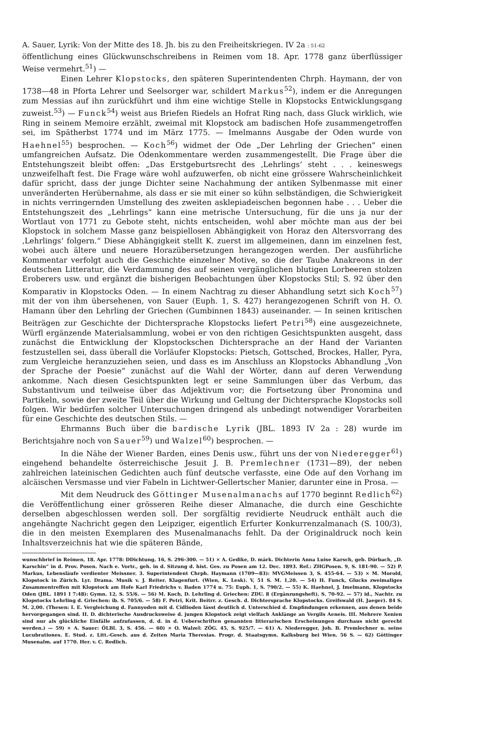A. Sauer, Lyrik: Von der Mitte des 18. Jh. bis zu den Freiheitskriegen. IV 2a : 51-62
öffentlichung eines Glückwunschschreibens in Reimen vom 18. Apr. 1778 ganz überflüssiger Weise vermehrt.<sup>51</sup>) —
Einen Lehrer Klopstocks, den späteren Superintendenten Chrph. Haymann, der von 1738—48 in Pforta Lehrer und Seelsorger war, schildert Markus<sup>52</sup>), indem er die Anregungen zum Messias auf ihn zurückführt und ihm eine wichtige Stelle in Klopstocks Entwicklungsgang zuweist.<sup>53</sup>) — Funck<sup>54</sup>) weist aus Briefen Riedels an Hofrat Ring nach, dass Gluck wirklich, wie Ring in seinem Memoire erzählt, zweimal mit Klopstock am badischen Hofe zusammengetroffen sei, im Spätherbst 1774 und im März 1775. — Imelmanns Ausgabe der Oden wurde von Haehnel<sup>55</sup>) besprochen. — Koch<sup>56</sup>) widmet der Ode „Der Lehrling der Griechen“ einen umfangreichen Aufsatz. Die Odenkommentare werden zusammengestellt. Die Frage über die Entstehungszeit bleibt offen: „Das Erstgeburtsrecht des ‚Lehrlings‘ steht . . . keineswegs unzweifelhaft fest. Die Frage wäre wohl aufzuwerfen, ob nicht eine grössere Wahrscheinlichkeit dafür spricht, dass der junge Dichter seine Nachahmung der antiken Sylbenmasse mit einer unveränderten Herübernahme, als dass er sie mit einer so kühn selbständigen, die Schwierigkeit in nichts verringernden Umstellung des zweiten asklepiadeischen begonnen habe . . . Ueber die Entstehungszeit des „Lehrlings“ kann eine metrische Untersuchung, für die uns ja nur der Wortlaut von 1771 zu Gebote steht, nichts entscheiden, wohl aber möchte man aus der bei Klopstock in solchem Masse ganz beispiellosen Abhängigkeit von Horaz den Altersvorrang des ‚Lehrlings‘ folgern.“ Diese Abhängigkeit stellt K. zuerst im allgemeinen, dann im einzelnen fest, wobei auch ältere und neuere Horazübersetzungen herangezogen werden. Der ausführliche Kommentar verfolgt auch die Geschichte einzelner Motive, so die der Taube Anakreons in der deutschen Litteratur, die Verdammung des auf seinen vergänglichen blutigen Lorbeeren stolzen Eroberers usw. und ergänzt die bisherigen Beobachtungen über Klopstocks Stil; S. 92 über den Komparativ in Klopstocks Oden. — In einem Nachtrag zu dieser Abhandlung setzt sich Koch<sup>57</sup>) mit der von ihm übersehenen, von Sauer (Euph. 1, S. 427) herangezogenen Schrift von H. O. Hamann über den Lehrling der Griechen (Gumbinnen 1843) auseinander. — In seinen kritischen Beiträgen zur Geschichte der Dichtersprache Klopstocks liefert Petri<sup>58</sup>) eine ausgezeichnete, Würfl ergänzende Materialsammlung, wobei er von den richtigen Gesichtspunkten ausgeht, dass zunächst die Entwicklung der Klopstockschen Dichtersprache an der Hand der Varianten festzustellen sei, dass überall die Vorläufer Klopstocks: Pietsch, Gottsched, Brockes, Haller, Pyra, zum Vergleiche heranzuziehen seien, und dass es im Anschluss an Klopstocks Abhandlung „Von der Sprache der Poesie“ zunächst auf die Wahl der Wörter, dann auf deren Verwendung ankomme. Nach diesen Gesichtspunkten legt er seine Sammlungen über das Verbum, das Substantivum und teilweise über das Adjektivum vor; die Fortsetzung über Pronomina und Partikeln, sowie der zweite Teil über die Wirkung und Geltung der Dichtersprache Klopstocks soll folgen. Wir bedürfen solcher Untersuchungen dringend als unbedingt notwendiger Vorarbeiten für eine Geschichte des deutschen Stils. —
Ehrmanns Buch über die bardische Lyrik (JBL. 1893 IV 2a : 28) wurde im Berichtsjahre noch von Sauer<sup>59</sup>) und Walzel<sup>60</sup>) besprochen. —
In die Nähe der Wiener Barden, eines Denis usw., führt uns der von Niederegger<sup>61</sup>) eingehend behandelte österreichische Jesuit J. B. Premlechner (1731—89), der neben zahlreichen lateinischen Gedichten auch fünf deutsche verfasste, eine Ode auf den Vorhang im alcäischen Versmasse und vier Fabeln in Lichtwer-Gellertscher Manier, darunter eine in Prosa. —
Mit dem Neudruck des Göttinger Musenalmanachs auf 1770 beginnt Redlich<sup>62</sup>) die Veröffentlichung einer grösseren Reihe dieser Almanache, die durch eine Geschichte derselben abgeschlossen werden soll. Der sorgfältig revidierte Neudruck enthält auch die angehängte Nachricht gegen den Leipziger, eigentlich Erfurter Konkurrenzalmanach (S. 100/3), die in den meisten Exemplaren des Musenalmanachs fehlt. Da der Originaldruck noch kein Inhaltsverzeichnis hat wie die späteren Bände,
wunschbrief in Reimen, 18. Apr. 1778: DDichtung. 16, S. 296-300. — 51) × A. Gedike, D. märk. Dichterin Anna Luise Karsch, geb. Dürbach, „D. Karschin“ in d. Prov. Posen. Nach e. Vortr., geh. in d. Sitzung d. hist. Ges. zu Posen am 12. Dec. 1893. Ref.: ZHGPosen. 9, S. 181-90. — 52) P. Markus, Lebensläufe verdienter Meissner. 3. Superintendent Chrph. Haymann (1709—83): MVGMeissen 3, S. 455-64. — 53) × M. Morold, Klopstock in Zürich. Lyr. Drama. Musik v. J. Reiter. Klagenfurt. (Wien, K. Lesk). V, 51 S. M. 1,20. — 54) H. Funck, Glucks zweimaliges Zusammentreffen mit Klopstock am Hofe Karl Friedrichs v. Baden 1774 u. 75: Euph. 1, S. 790/2. — 55) K. Haehnel, J. Imelmann, Klopstocks Oden (JBL. 1891 I 7:48): Gymn. 12, S. 55/6. — 56) M. Koch, D. Lehrling d. Griechen: ZDU. 8 (Ergänzungsheft), S. 70-92. — 57) id., Nachtr. zu Klopstocks Lehrling d. Griechen: ib. S. 705/6. — 58) F. Petri, Krit. Beitrr. z. Gesch. d. Dichtersprache Klopstocks. Greifswald (H. Jaeger). 84 S. M. 2,00. (Thesen: I. E. Vergleichung d. Fannyoden mit d. Cidlioden lässt deutlich d. Unterschied d. Empfindungen erkennen, aus denen beide hervorgegangen sind. II. D. dichterische Ausdrucksweise d. jungen Klopstock zeigt vielfach Anklänge an Vergils Aeneis. III. Mehrere Xenien sind nur als glückliche Einfälle aufzufassen, d. d. in d. Ueberschriften genannten litterarischen Erscheinungen durchaus nicht gerecht werden.) — 59) × A. Sauer: ÖLBl. 3, S. 456. — 60) × O. Walzel: ZÖG. 45, S. 925/7. — 61) A. Niederegger, Joh. B. Premlechner u. seine Lucubrationes. E. Stud. z. Litt.-Gesch. aus d. Zeiten Maria Theresias. Progr. d. Staatsgymn. Kalksburg bei Wien. 56 S. — 62) Göttinger Musenalm. auf 1770. Her. v. C. Redlich.